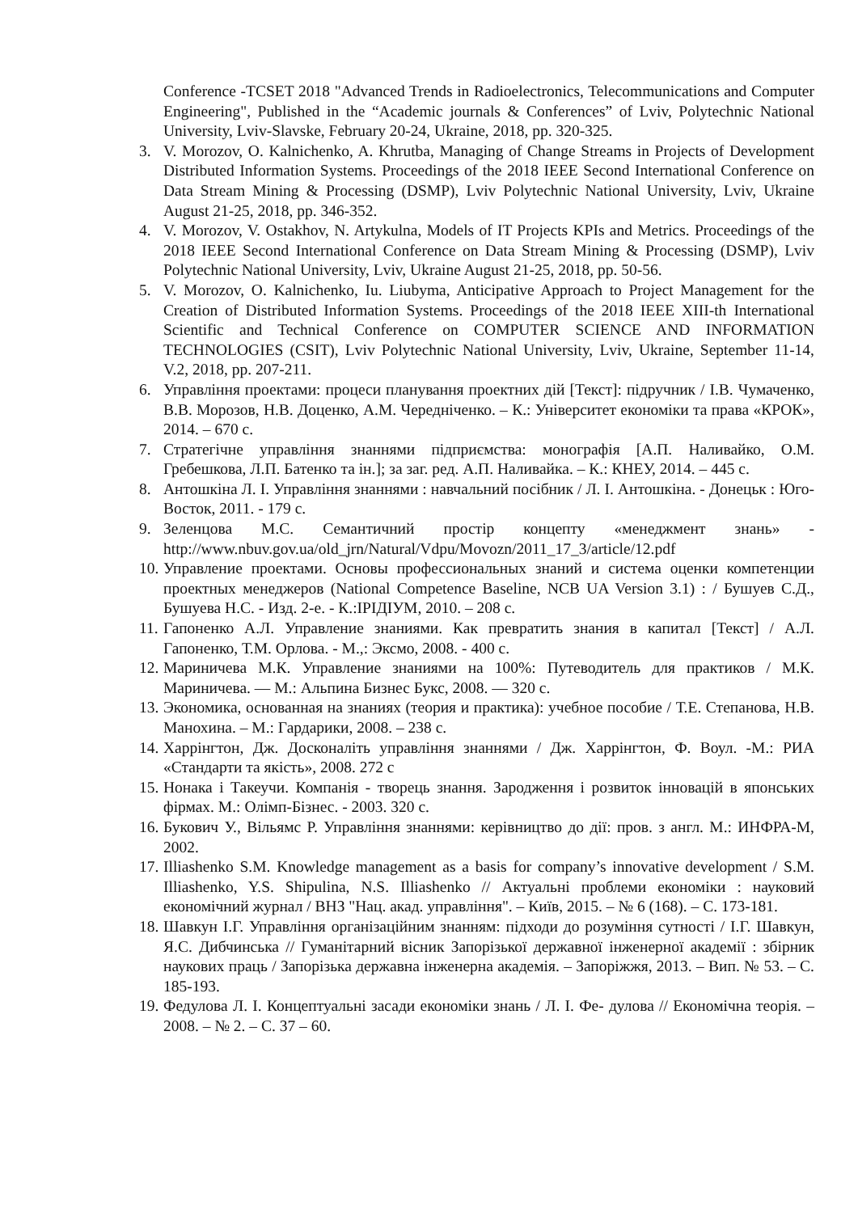Conference -TCSET 2018 "Advanced Trends in Radioelectronics, Telecommunications and Computer Engineering", Published in the “Academic journals & Conferences” of Lviv, Polytechnic National University, Lviv-Slavske, February 20-24, Ukraine, 2018, pp. 320-325.
3. V. Morozov, O. Kalnichenko, A. Khrutba, Managing of Change Streams in Projects of Development Distributed Information Systems. Proceedings of the 2018 IEEE Second International Conference on Data Stream Mining & Processing (DSMP), Lviv Polytechnic National University, Lviv, Ukraine August 21-25, 2018, pp. 346-352.
4. V. Morozov, V. Ostakhov, N. Artykulna, Models of IT Projects KPIs and Metrics. Proceedings of the 2018 IEEE Second International Conference on Data Stream Mining & Processing (DSMP), Lviv Polytechnic National University, Lviv, Ukraine August 21-25, 2018, pp. 50-56.
5. V. Morozov, O. Kalnichenko, Iu. Liubyma, Anticipative Approach to Project Management for the Creation of Distributed Information Systems. Proceedings of the 2018 IEEE XIII-th International Scientific and Technical Conference on COMPUTER SCIENCE AND INFORMATION TECHNOLOGIES (CSIT), Lviv Polytechnic National University, Lviv, Ukraine, September 11-14, V.2, 2018, pp. 207-211.
6. Управління проектами: процеси планування проектних дій [Текст]: підручник / І.В. Чумаченко, В.В. Морозов, Н.В. Доценко, А.М. Чередніченко. – К.: Університет економіки та права «КРОК», 2014. – 670 с.
7. Стратегічне управління знаннями підприємства: монографія [А.П. Наливайко, О.М. Гребешкова, Л.П. Батенко та ін.]; за заг. ред. А.П. Наливайка. – К.: КНЕУ, 2014. – 445 с.
8. Антошкіна Л. І. Управління знаннями : навчальний посібник / Л. І. Антошкіна. - Донецьк : Юго-Восток, 2011. - 179 с.
9. Зеленцова М.С. Семантичний простір концепту «менеджмент знань» - http://www.nbuv.gov.ua/old_jrn/Natural/Vdpu/Movozn/2011_17_3/article/12.pdf
10. Управление проектами. Основы профессиональных знаний и система оценки компетенции проектных менеджеров (National Competence Baseline, NCB UA Version 3.1) : / Бушуев С.Д., Бушуева Н.С. - Изд. 2-е. - К.:ІРІДІУМ, 2010. – 208 с.
11. Гапоненко А.Л. Управление знаниями. Как превратить знания в капитал [Текст] / А.Л. Гапоненко, Т.М. Орлова. - М.,: Эксмо, 2008. - 400 с.
12. Мариничева М.К. Управление знаниями на 100%: Путеводитель для практиков / М.К. Мариничева. — М.: Альпина Бизнес Букс, 2008. — 320 с.
13. Экономика, основанная на знаниях (теория и практика): учебное пособие / Т.Е. Степанова, Н.В. Манохина. – М.: Гардарики, 2008. – 238 с.
14. Харрінгтон, Дж. Досконаліть управління знаннями / Дж. Харрінгтон, Ф. Воул. -М.: РИА «Стандарти та якість», 2008. 272 с
15. Нонака і Такеучи. Компанія - творець знання. Зародження і розвиток інновацій в японських фірмах. М.: Олімп-Бізнес. - 2003. 320 с.
16. Букович У., Вільямс Р. Управління знаннями: керівництво до дії: пров. з англ. М.: ИНФРА-М, 2002.
17. Illiashenko S.M. Knowledge management as a basis for company’s innovative development / S.M. Illiashenko, Y.S. Shipulina, N.S. Illiashenko // Актуальні проблеми економіки : науковий економічний журнал / ВНЗ "Нац. акад. управління". – Київ, 2015. – № 6 (168). – С. 173-181.
18. Шавкун І.Г. Управління організаційним знанням: підходи до розуміння сутності / І.Г. Шавкун, Я.С. Дибчинська // Гуманітарний вісник Запорізької державної інженерної академії : збірник наукових праць / Запорізька державна інженерна академія. – Запоріжжя, 2013. – Вип. № 53. – С. 185-193.
19. Федулова Л. І. Концептуальні засади економіки знань / Л. І. Фе- дулова // Економічна теорія. – 2008. – № 2. – С. 37 – 60.